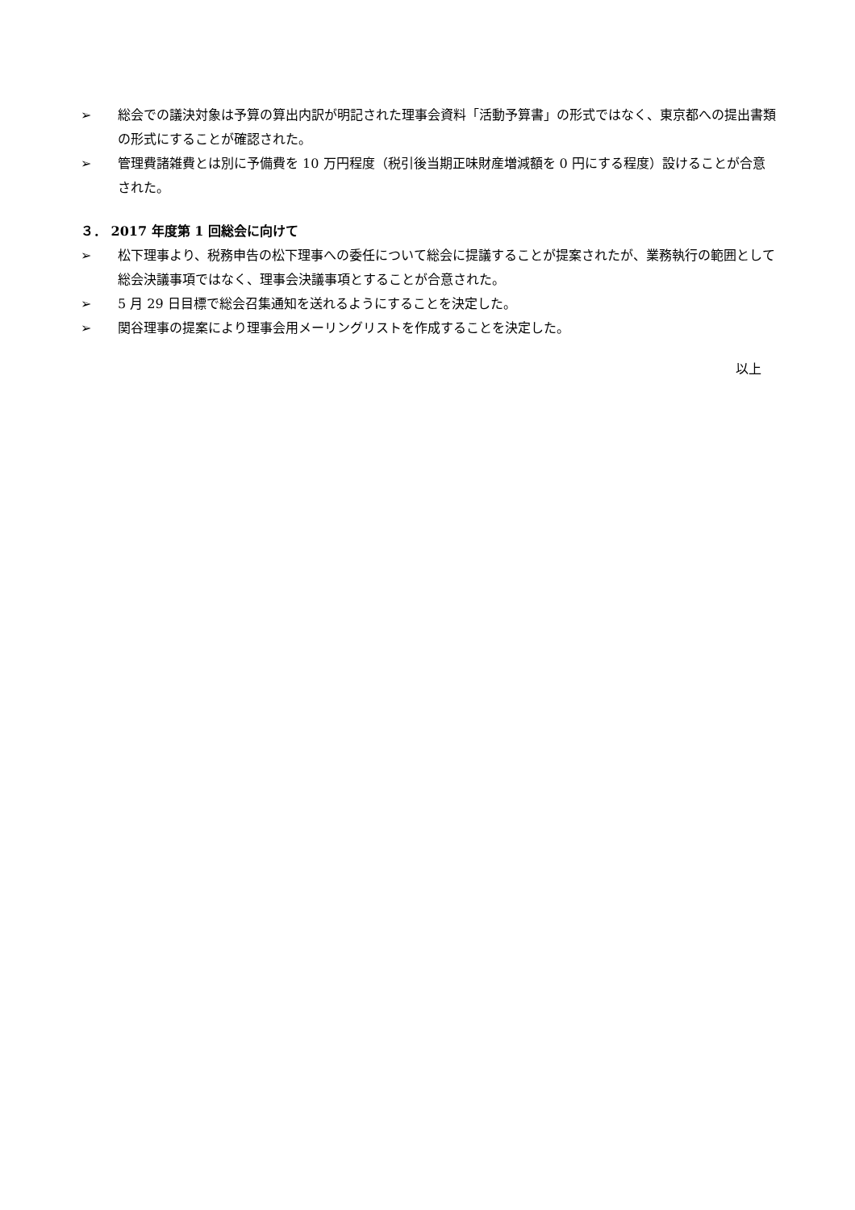➢ 総会での議決対象は予算の算出内訳が明記された理事会資料「活動予算書」の形式ではなく、東京都への提出書類の形式にすることが確認された。
➢ 管理費諸雑費とは別に予備費を 10 万円程度（税引後当期正味財産増減額を 0 円にする程度）設けることが合意された。
３． 2017 年度第 1 回総会に向けて
➢ 松下理事より、税務申告の松下理事への委任について総会に提議することが提案されたが、業務執行の範囲として総会決議事項ではなく、理事会決議事項とすることが合意された。
➢ 5 月 29 日目標で総会召集通知を送れるようにすることを決定した。
➢ 関谷理事の提案により理事会用メーリングリストを作成することを決定した。
以上